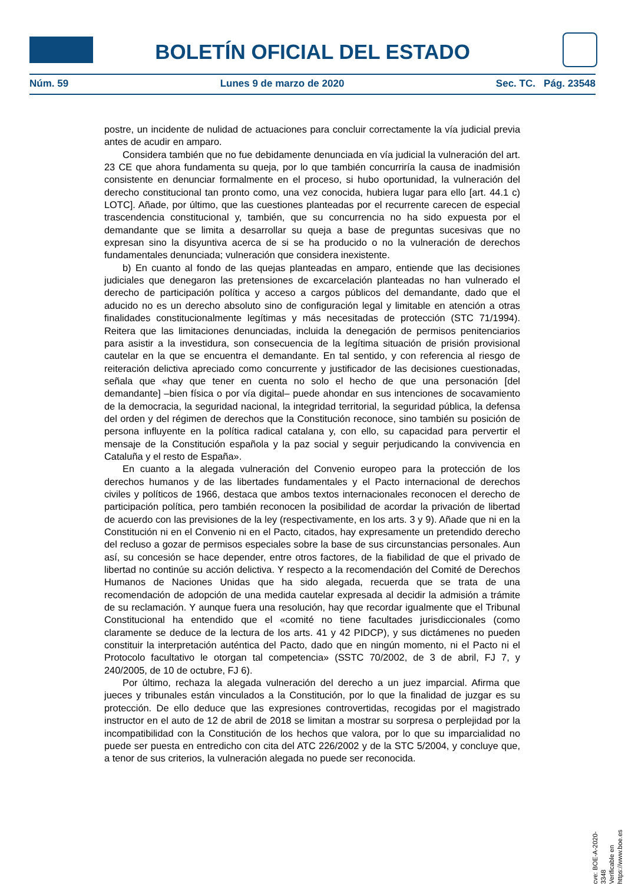BOLETÍN OFICIAL DEL ESTADO
Núm. 59 Lunes 9 de marzo de 2020 Sec. TC. Pág. 23548
postre, un incidente de nulidad de actuaciones para concluir correctamente la vía judicial previa antes de acudir en amparo.
Considera también que no fue debidamente denunciada en vía judicial la vulneración del art. 23 CE que ahora fundamenta su queja, por lo que también concurriría la causa de inadmisión consistente en denunciar formalmente en el proceso, si hubo oportunidad, la vulneración del derecho constitucional tan pronto como, una vez conocida, hubiera lugar para ello [art. 44.1 c) LOTC]. Añade, por último, que las cuestiones planteadas por el recurrente carecen de especial trascendencia constitucional y, también, que su concurrencia no ha sido expuesta por el demandante que se limita a desarrollar su queja a base de preguntas sucesivas que no expresan sino la disyuntiva acerca de si se ha producido o no la vulneración de derechos fundamentales denunciada; vulneración que considera inexistente.
b) En cuanto al fondo de las quejas planteadas en amparo, entiende que las decisiones judiciales que denegaron las pretensiones de excarcelación planteadas no han vulnerado el derecho de participación política y acceso a cargos públicos del demandante, dado que el aducido no es un derecho absoluto sino de configuración legal y limitable en atención a otras finalidades constitucionalmente legítimas y más necesitadas de protección (STC 71/1994). Reitera que las limitaciones denunciadas, incluida la denegación de permisos penitenciarios para asistir a la investidura, son consecuencia de la legítima situación de prisión provisional cautelar en la que se encuentra el demandante. En tal sentido, y con referencia al riesgo de reiteración delictiva apreciado como concurrente y justificador de las decisiones cuestionadas, señala que «hay que tener en cuenta no solo el hecho de que una personación [del demandante] –bien física o por vía digital– puede ahondar en sus intenciones de socavamiento de la democracia, la seguridad nacional, la integridad territorial, la seguridad pública, la defensa del orden y del régimen de derechos que la Constitución reconoce, sino también su posición de persona influyente en la política radical catalana y, con ello, su capacidad para pervertir el mensaje de la Constitución española y la paz social y seguir perjudicando la convivencia en Cataluña y el resto de España».
En cuanto a la alegada vulneración del Convenio europeo para la protección de los derechos humanos y de las libertades fundamentales y el Pacto internacional de derechos civiles y políticos de 1966, destaca que ambos textos internacionales reconocen el derecho de participación política, pero también reconocen la posibilidad de acordar la privación de libertad de acuerdo con las previsiones de la ley (respectivamente, en los arts. 3 y 9). Añade que ni en la Constitución ni en el Convenio ni en el Pacto, citados, hay expresamente un pretendido derecho del recluso a gozar de permisos especiales sobre la base de sus circunstancias personales. Aun así, su concesión se hace depender, entre otros factores, de la fiabilidad de que el privado de libertad no continúe su acción delictiva. Y respecto a la recomendación del Comité de Derechos Humanos de Naciones Unidas que ha sido alegada, recuerda que se trata de una recomendación de adopción de una medida cautelar expresada al decidir la admisión a trámite de su reclamación. Y aunque fuera una resolución, hay que recordar igualmente que el Tribunal Constitucional ha entendido que el «comité no tiene facultades jurisdiccionales (como claramente se deduce de la lectura de los arts. 41 y 42 PIDCP), y sus dictámenes no pueden constituir la interpretación auténtica del Pacto, dado que en ningún momento, ni el Pacto ni el Protocolo facultativo le otorgan tal competencia» (SSTC 70/2002, de 3 de abril, FJ 7, y 240/2005, de 10 de octubre, FJ 6).
Por último, rechaza la alegada vulneración del derecho a un juez imparcial. Afirma que jueces y tribunales están vinculados a la Constitución, por lo que la finalidad de juzgar es su protección. De ello deduce que las expresiones controvertidas, recogidas por el magistrado instructor en el auto de 12 de abril de 2018 se limitan a mostrar su sorpresa o perplejidad por la incompatibilidad con la Constitución de los hechos que valora, por lo que su imparcialidad no puede ser puesta en entredicho con cita del ATC 226/2002 y de la STC 5/2004, y concluye que, a tenor de sus criterios, la vulneración alegada no puede ser reconocida.
cve: BOE-A-2020-3348
Verificable en https://www.boe.es